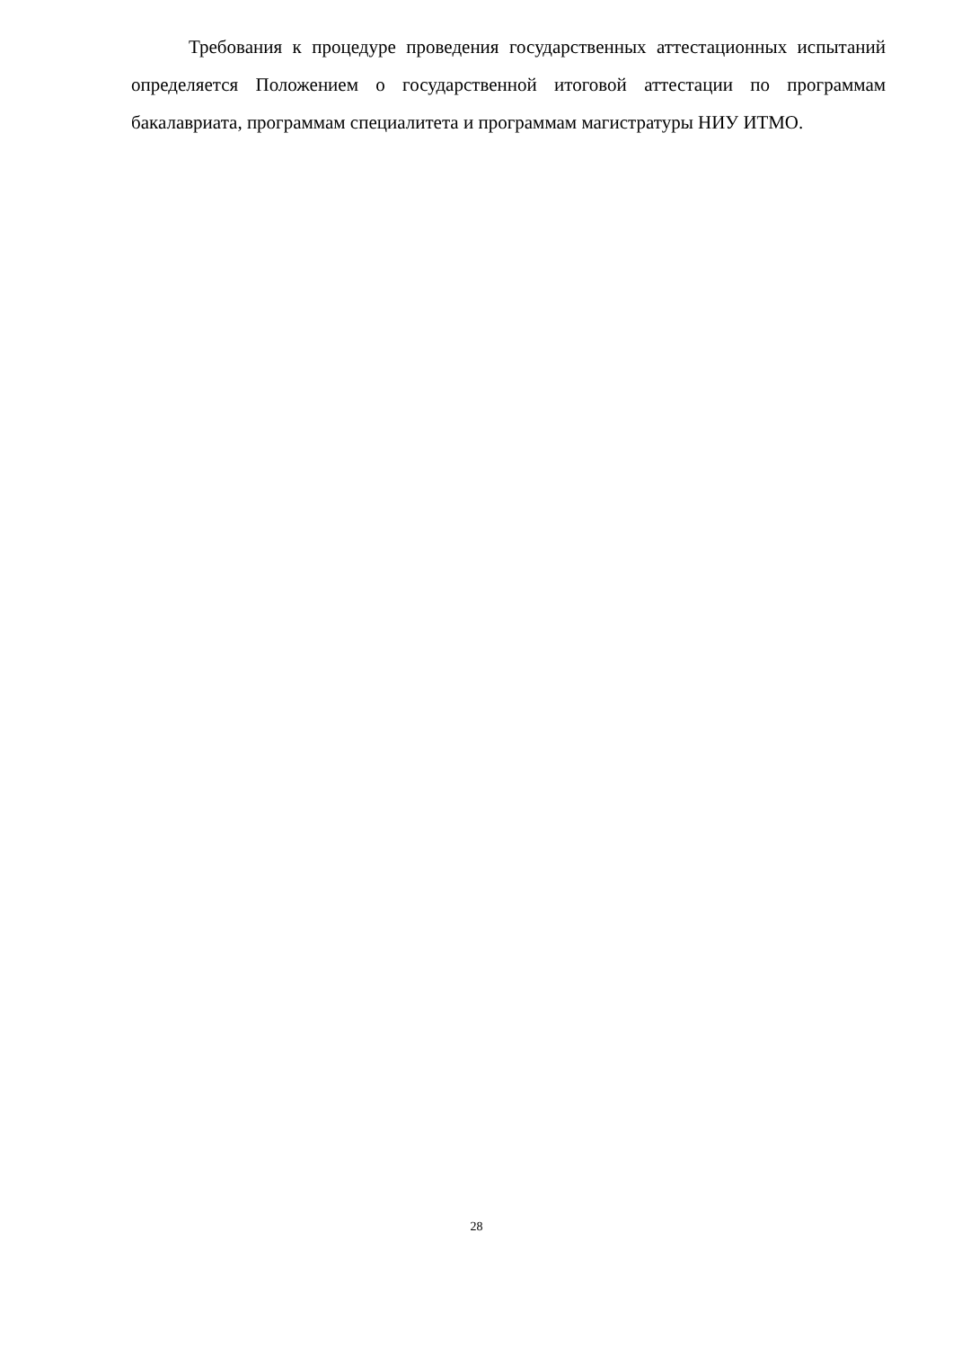Требования к процедуре проведения государственных аттестационных испытаний определяется Положением о государственной итоговой аттестации по программам бакалавриата, программам специалитета и программам магистратуры НИУ ИТМО.
28